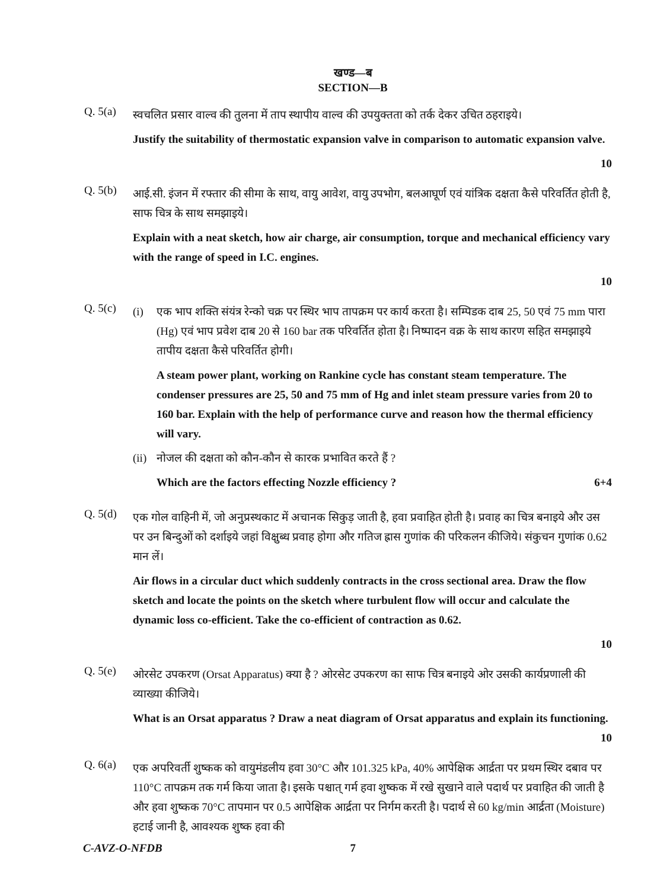खण्ड—ब
SECTION—B
Q. 5(a)
स्वचलित प्रसार वाल्व की तुलना में ताप स्थापीय वाल्व की उपयुक्तता को तर्क देकर उचित ठहराइये।
Justify the suitability of thermostatic expansion valve in comparison to automatic expansion valve.
10
Q. 5(b)
आई.सी. इंजन में रफ्तार की सीमा के साथ, वायु आवेश, वायु उपभोग, बलआघूर्ण एवं यांत्रिक दक्षता कैसे परिवर्तित होती है, साफ चित्र के साथ समझाइये।
Explain with a neat sketch, how air charge, air consumption, torque and mechanical efficiency vary with the range of speed in I.C. engines.
10
Q. 5(c)
(i) एक भाप शक्ति संयंत्र रेन्को चक्र पर स्थिर भाप तापक्रम पर कार्य करता है। सम्पिडक दाब 25, 50 एवं 75 mm पारा (Hg) एवं भाप प्रवेश दाब 20 से 160 bar तक परिवर्तित होता है। निष्पादन वक्र के साथ कारण सहित समझाइये तापीय दक्षता कैसे परिवर्तित होगी।
A steam power plant, working on Rankine cycle has constant steam temperature. The condenser pressures are 25, 50 and 75 mm of Hg and inlet steam pressure varies from 20 to 160 bar. Explain with the help of performance curve and reason how the thermal efficiency will vary.
(ii)
नोजल की दक्षता को कौन-कौन से कारक प्रभावित करते हैं ?
Which are the factors effecting Nozzle efficiency ? 6+4
Q. 5(d)
एक गोल वाहिनी में, जो अनुप्रस्थकाट में अचानक सिकुड़ जाती है, हवा प्रवाहित होती है। प्रवाह का चित्र बनाइये और उस पर उन बिन्दुओं को दर्शाइये जहां विक्षुब्ध प्रवाह होगा और गतिज ह्रास गुणांक की परिकलन कीजिये। संकुचन गुणांक 0.62 मान लें।
Air flows in a circular duct which suddenly contracts in the cross sectional area. Draw the flow sketch and locate the points on the sketch where turbulent flow will occur and calculate the dynamic loss co-efficient. Take the co-efficient of contraction as 0.62.
10
Q. 5(e)
ओरसेट उपकरण (Orsat Apparatus) क्या है ? ओरसेट उपकरण का साफ चित्र बनाइये ओर उसकी कार्यप्रणाली की व्याख्या कीजिये।
What is an Orsat apparatus ? Draw a neat diagram of Orsat apparatus and explain its functioning. 10
Q. 6(a)
एक अपरिवर्ती शुष्कक को वायुमंडलीय हवा 30°C और 101.325 kPa, 40% आपेक्षिक आर्द्रता पर प्रथम स्थिर दबाव पर 110°C तापक्रम तक गर्म किया जाता है। इसके पश्चात् गर्म हवा शुष्कक में रखे सुखाने वाले पदार्थ पर प्रवाहित की जाती है और हवा शुष्कक 70°C तापमान पर 0.5 आपेक्षिक आर्द्रता पर निर्गम करती है। पदार्थ से 60 kg/min आर्द्रता (Moisture) हटाई जानी है, आवश्यक शुष्क हवा की
C-AVZ-O-NFDB 7